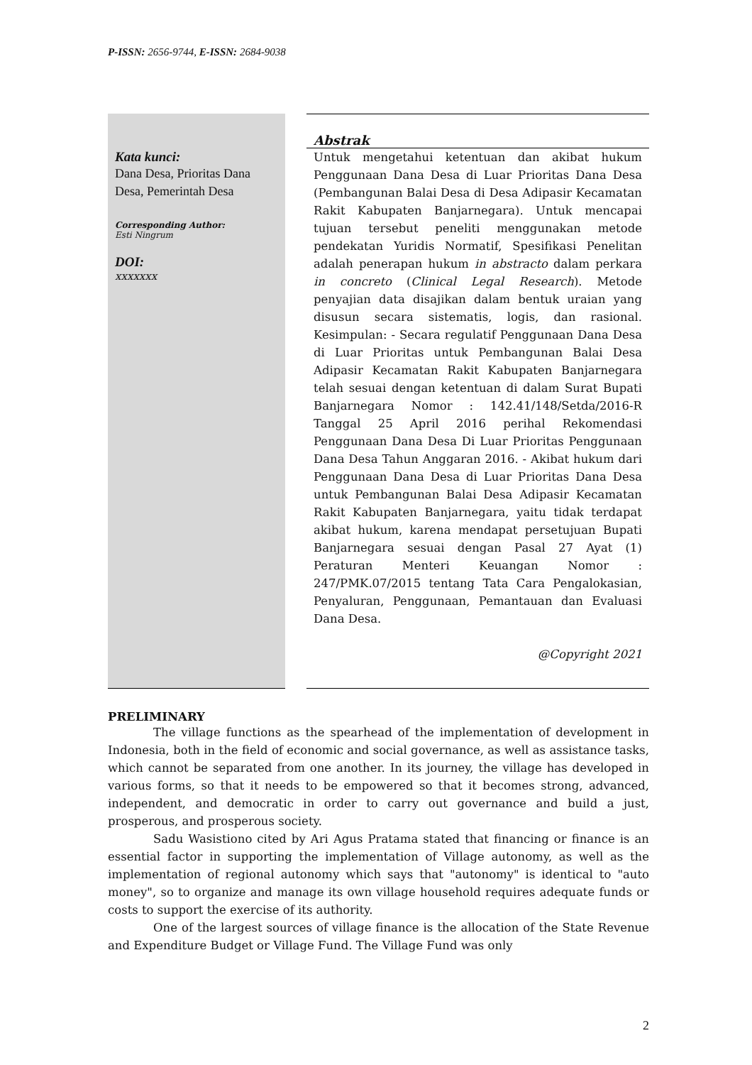P-ISSN: 2656-9744, E-ISSN: 2684-9038
Kata kunci:
Dana Desa, Prioritas Dana Desa, Pemerintah Desa
Corresponding Author:
Esti Ningrum
DOI:
xxxxxxx
Abstrak
Untuk mengetahui ketentuan dan akibat hukum Penggunaan Dana Desa di Luar Prioritas Dana Desa (Pembangunan Balai Desa di Desa Adipasir Kecamatan Rakit Kabupaten Banjarnegara). Untuk mencapai tujuan tersebut peneliti menggunakan metode pendekatan Yuridis Normatif, Spesifikasi Penelitan adalah penerapan hukum in abstracto dalam perkara in concreto (Clinical Legal Research). Metode penyajian data disajikan dalam bentuk uraian yang disusun secara sistematis, logis, dan rasional. Kesimpulan: - Secara regulatif Penggunaan Dana Desa di Luar Prioritas untuk Pembangunan Balai Desa Adipasir Kecamatan Rakit Kabupaten Banjarnegara telah sesuai dengan ketentuan di dalam Surat Bupati Banjarnegara Nomor : 142.41/148/Setda/2016-R Tanggal 25 April 2016 perihal Rekomendasi Penggunaan Dana Desa Di Luar Prioritas Penggunaan Dana Desa Tahun Anggaran 2016. - Akibat hukum dari Penggunaan Dana Desa di Luar Prioritas Dana Desa untuk Pembangunan Balai Desa Adipasir Kecamatan Rakit Kabupaten Banjarnegara, yaitu tidak terdapat akibat hukum, karena mendapat persetujuan Bupati Banjarnegara sesuai dengan Pasal 27 Ayat (1) Peraturan Menteri Keuangan Nomor : 247/PMK.07/2015 tentang Tata Cara Pengalokasian, Penyaluran, Penggunaan, Pemantauan dan Evaluasi Dana Desa.
@Copyright 2021
PRELIMINARY
The village functions as the spearhead of the implementation of development in Indonesia, both in the field of economic and social governance, as well as assistance tasks, which cannot be separated from one another. In its journey, the village has developed in various forms, so that it needs to be empowered so that it becomes strong, advanced, independent, and democratic in order to carry out governance and build a just, prosperous, and prosperous society.
Sadu Wasistiono cited by Ari Agus Pratama stated that financing or finance is an essential factor in supporting the implementation of Village autonomy, as well as the implementation of regional autonomy which says that "autonomy" is identical to "auto money", so to organize and manage its own village household requires adequate funds or costs to support the exercise of its authority.
One of the largest sources of village finance is the allocation of the State Revenue and Expenditure Budget or Village Fund. The Village Fund was only
2